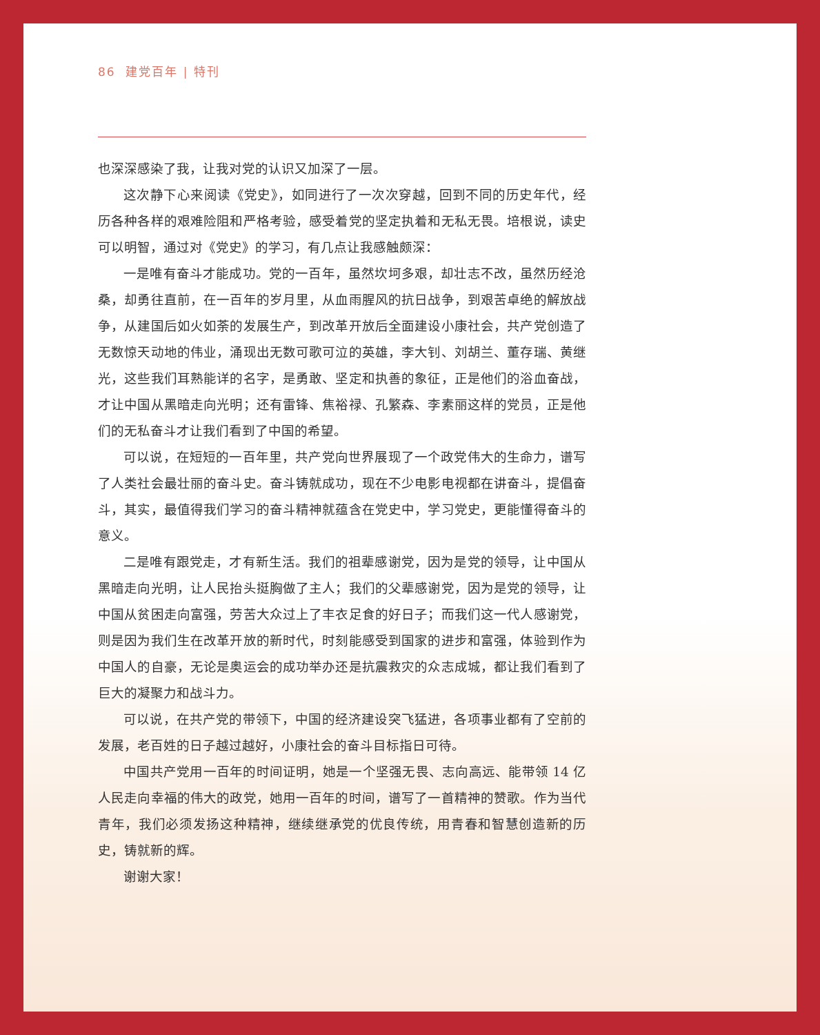86 建党百年 | 特刊
也深深感染了我，让我对党的认识又加深了一层。
这次静下心来阅读《党史》，如同进行了一次次穿越，回到不同的历史年代，经历各种各样的艰难险阻和严格考验，感受着党的坚定执着和无私无畏。培根说，读史可以明智，通过对《党史》的学习，有几点让我感触颇深：
一是唯有奋斗才能成功。党的一百年，虽然坎坷多艰，却壮志不改，虽然历经沧桑，却勇往直前，在一百年的岁月里，从血雨腥风的抗日战争，到艰苦卓绝的解放战争，从建国后如火如荼的发展生产，到改革开放后全面建设小康社会，共产党创造了无数惊天动地的伟业，涌现出无数可歌可泣的英雄，李大钊、刘胡兰、董存瑞、黄继光，这些我们耳熟能详的名字，是勇敢、坚定和执善的象征，正是他们的浴血奋战，才让中国从黑暗走向光明；还有雷锋、焦裕禄、孔繁森、李素丽这样的党员，正是他们的无私奋斗才让我们看到了中国的希望。
可以说，在短短的一百年里，共产党向世界展现了一个政党伟大的生命力，谱写了人类社会最壮丽的奋斗史。奋斗铸就成功，现在不少电影电视都在讲奋斗，提倡奋斗，其实，最值得我们学习的奋斗精神就蕴含在党史中，学习党史，更能懂得奋斗的意义。
二是唯有跟党走，才有新生活。我们的祖辈感谢党，因为是党的领导，让中国从黑暗走向光明，让人民抬头挺胸做了主人；我们的父辈感谢党，因为是党的领导，让中国从贫困走向富强，劳苦大众过上了丰衣足食的好日子；而我们这一代人感谢党，则是因为我们生在改革开放的新时代，时刻能感受到国家的进步和富强，体验到作为中国人的自豪，无论是奥运会的成功举办还是抗震救灾的众志成城，都让我们看到了巨大的凝聚力和战斗力。
可以说，在共产党的带领下，中国的经济建设突飞猛进，各项事业都有了空前的发展，老百姓的日子越过越好，小康社会的奋斗目标指日可待。
中国共产党用一百年的时间证明，她是一个坚强无畏、志向高远、能带领 14 亿人民走向幸福的伟大的政党，她用一百年的时间，谱写了一首精神的赞歌。作为当代青年，我们必须发扬这种精神，继续继承党的优良传统，用青春和智慧创造新的历史，铸就新的辉。
谢谢大家！